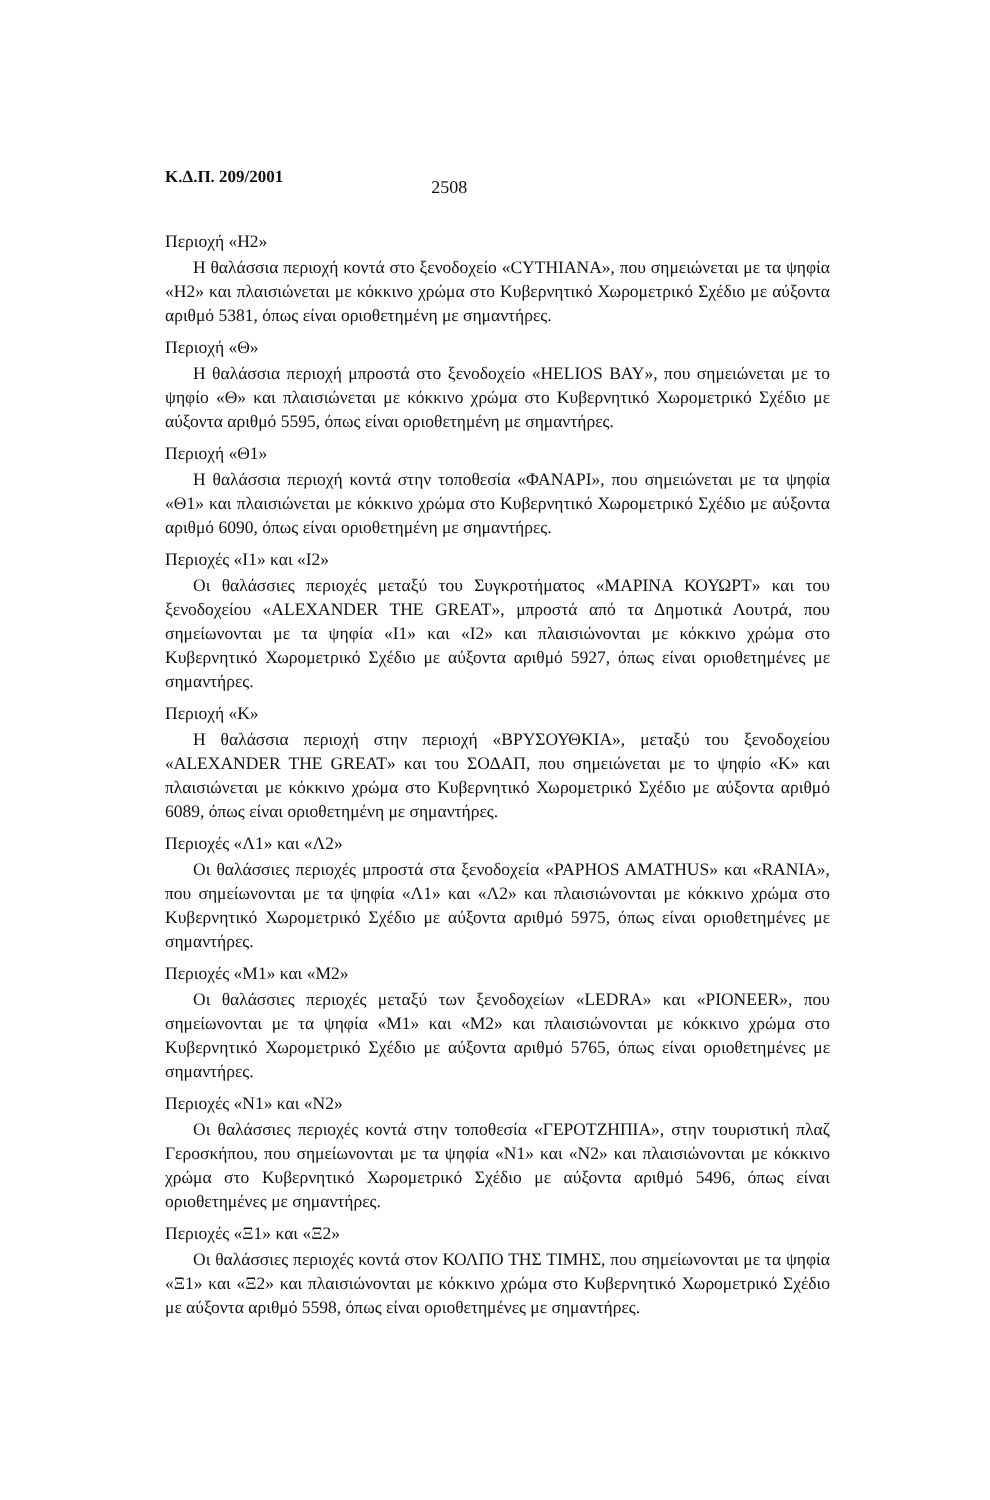Κ.Δ.Π. 209/2001 2508
Περιοχή «Η2»
Η θαλάσσια περιοχή κοντά στο ξενοδοχείο «CYTHIANA», που σημειώνεται με τα ψηφία «Η2» και πλαισιώνεται με κόκκινο χρώμα στο Κυβερνητικό Χωρομετρικό Σχέδιο με αύξοντα αριθμό 5381, όπως είναι οριοθετημένη με σημαντήρες.
Περιοχή «Θ»
Η θαλάσσια περιοχή μπροστά στο ξενοδοχείο «HELIOS BAY», που σημειώνεται με το ψηφίο «Θ» και πλαισιώνεται με κόκκινο χρώμα στο Κυβερνητικό Χωρομετρικό Σχέδιο με αύξοντα αριθμό 5595, όπως είναι οριοθετημένη με σημαντήρες.
Περιοχή «Θ1»
Η θαλάσσια περιοχή κοντά στην τοποθεσία «ΦΑΝΑΡΙ», που σημειώνεται με τα ψηφία «Θ1» και πλαισιώνεται με κόκκινο χρώμα στο Κυβερνητικό Χωρομετρικό Σχέδιο με αύξοντα αριθμό 6090, όπως είναι οριοθετημένη με σημαντήρες.
Περιοχές «Ι1» και «Ι2»
Οι θαλάσσιες περιοχές μεταξύ του Συγκροτήματος «ΜΑΡΙΝΑ ΚΟΥΩΡΤ» και του ξενοδοχείου «ALEXANDER THE GREAT», μπροστά από τα Δημοτικά Λουτρά, που σημείωνονται με τα ψηφία «Ι1» και «Ι2» και πλαισιώνονται με κόκκινο χρώμα στο Κυβερνητικό Χωρομετρικό Σχέδιο με αύξοντα αριθμό 5927, όπως είναι οριοθετημένες με σημαντήρες.
Περιοχή «Κ»
Η θαλάσσια περιοχή στην περιοχή «ΒΡΥΣΟΥΘΚΙΑ», μεταξύ του ξενοδοχείου «ALEXANDER THE GREAT» και του ΣΟΔΑΠ, που σημειώνεται με το ψηφίο «Κ» και πλαισιώνεται με κόκκινο χρώμα στο Κυβερνητικό Χωρομετρικό Σχέδιο με αύξοντα αριθμό 6089, όπως είναι οριοθετημένη με σημαντήρες.
Περιοχές «Λ1» και «Λ2»
Οι θαλάσσιες περιοχές μπροστά στα ξενοδοχεία «PAPHOS AMATHUS» και «RANIA», που σημείωνονται με τα ψηφία «Λ1» και «Λ2» και πλαισιώνονται με κόκκινο χρώμα στο Κυβερνητικό Χωρομετρικό Σχέδιο με αύξοντα αριθμό 5975, όπως είναι οριοθετημένες με σημαντήρες.
Περιοχές «Μ1» και «Μ2»
Οι θαλάσσιες περιοχές μεταξύ των ξενοδοχείων «LEDRA» και «PIONEER», που σημείωνονται με τα ψηφία «Μ1» και «Μ2» και πλαισιώνονται με κόκκινο χρώμα στο Κυβερνητικό Χωρομετρικό Σχέδιο με αύξοντα αριθμό 5765, όπως είναι οριοθετημένες με σημαντήρες.
Περιοχές «Ν1» και «Ν2»
Οι θαλάσσιες περιοχές κοντά στην τοποθεσία «ΓΕΡΟΤΖΗΠΙΑ», στην τουριστική πλαζ Γεροσκήπου, που σημείωνονται με τα ψηφία «Ν1» και «Ν2» και πλαισιώνονται με κόκκινο χρώμα στο Κυβερνητικό Χωρομετρικό Σχέδιο με αύξοντα αριθμό 5496, όπως είναι οριοθετημένες με σημαντήρες.
Περιοχές «Ξ1» και «Ξ2»
Οι θαλάσσιες περιοχές κοντά στον ΚΟΛΠΟ ΤΗΣ ΤΙΜΗΣ, που σημείωνονται με τα ψηφία «Ξ1» και «Ξ2» και πλαισιώνονται με κόκκινο χρώμα στο Κυβερνητικό Χωρομετρικό Σχέδιο με αύξοντα αριθμό 5598, όπως είναι οριοθετημένες με σημαντήρες.